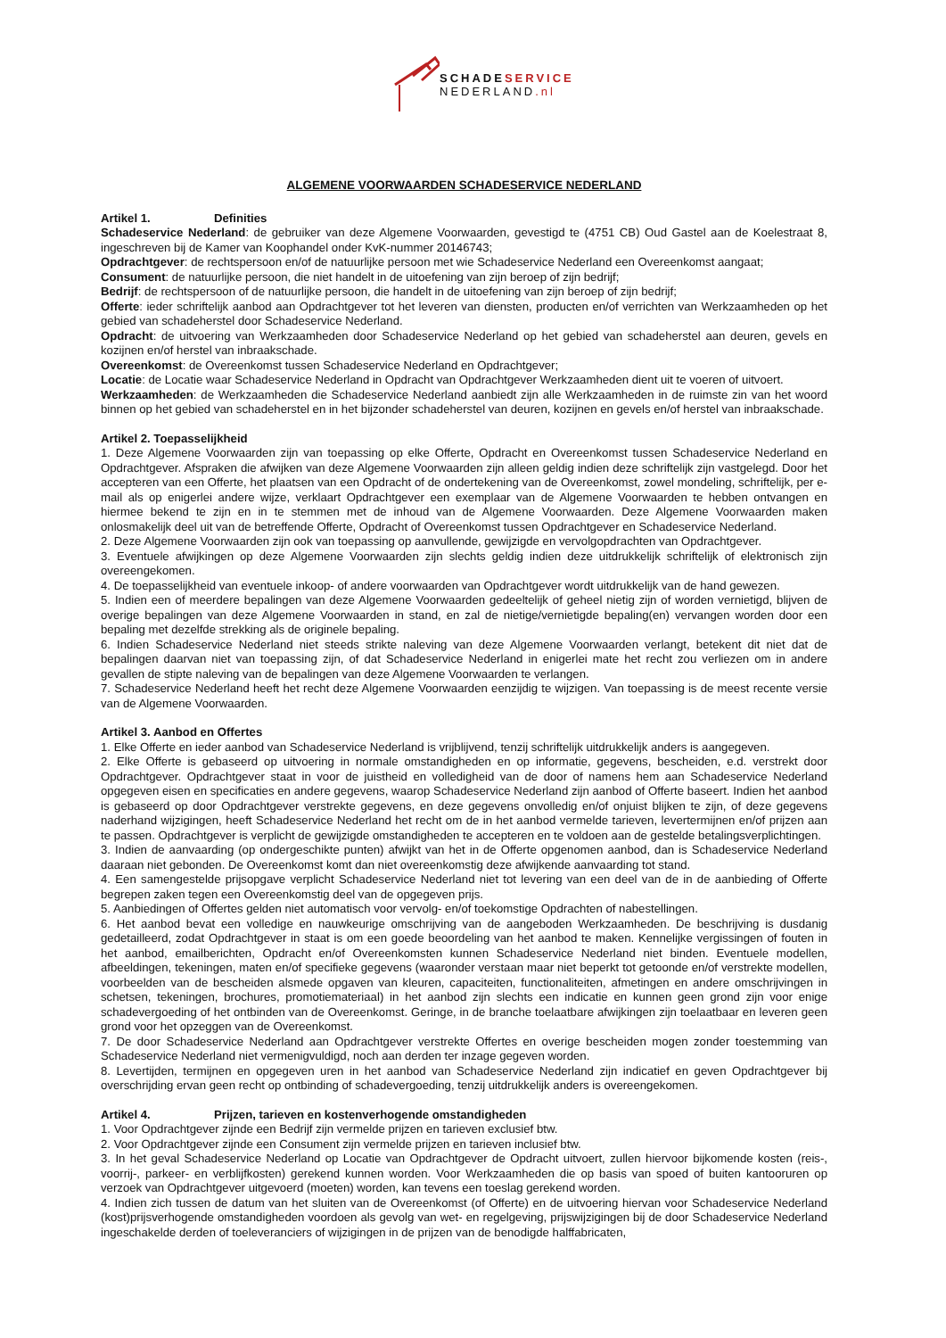SCHADE SERVICE
NEDERLAND.nl
ALGEMENE VOORWAARDEN SCHADESERVICE NEDERLAND
Artikel 1. Definities
Schadeservice Nederland: de gebruiker van deze Algemene Voorwaarden, gevestigd te (4751 CB) Oud Gastel aan de Koelestraat 8, ingeschreven bij de Kamer van Koophandel onder KvK-nummer 20146743;
Opdrachtgever: de rechtspersoon en/of de natuurlijke persoon met wie Schadeservice Nederland een Overeenkomst aangaat;
Consument: de natuurlijke persoon, die niet handelt in de uitoefening van zijn beroep of zijn bedrijf;
Bedrijf: de rechtspersoon of de natuurlijke persoon, die handelt in de uitoefening van zijn beroep of zijn bedrijf;
Offerte: ieder schriftelijk aanbod aan Opdrachtgever tot het leveren van diensten, producten en/of verrichten van Werkzaamheden op het gebied van schadeherstel door Schadeservice Nederland.
Opdracht: de uitvoering van Werkzaamheden door Schadeservice Nederland op het gebied van schadeherstel aan deuren, gevels en kozijnen en/of herstel van inbraakschade.
Overeenkomst: de Overeenkomst tussen Schadeservice Nederland en Opdrachtgever;
Locatie: de Locatie waar Schadeservice Nederland in Opdracht van Opdrachtgever Werkzaamheden dient uit te voeren of uitvoert.
Werkzaamheden: de Werkzaamheden die Schadeservice Nederland aanbiedt zijn alle Werkzaamheden in de ruimste zin van het woord binnen op het gebied van schadeherstel en in het bijzonder schadeherstel van deuren, kozijnen en gevels en/of herstel van inbraakschade.
Artikel 2. Toepasselijkheid
1. Deze Algemene Voorwaarden zijn van toepassing op elke Offerte, Opdracht en Overeenkomst tussen Schadeservice Nederland en Opdrachtgever. Afspraken die afwijken van deze Algemene Voorwaarden zijn alleen geldig indien deze schriftelijk zijn vastgelegd. Door het accepteren van een Offerte, het plaatsen van een Opdracht of de ondertekening van de Overeenkomst, zowel mondeling, schriftelijk, per e-mail als op enigerlei andere wijze, verklaart Opdrachtgever een exemplaar van de Algemene Voorwaarden te hebben ontvangen en hiermee bekend te zijn en in te stemmen met de inhoud van de Algemene Voorwaarden. Deze Algemene Voorwaarden maken onlosmakelijk deel uit van de betreffende Offerte, Opdracht of Overeenkomst tussen Opdrachtgever en Schadeservice Nederland.
2. Deze Algemene Voorwaarden zijn ook van toepassing op aanvullende, gewijzigde en vervolgopdrachten van Opdrachtgever.
3. Eventuele afwijkingen op deze Algemene Voorwaarden zijn slechts geldig indien deze uitdrukkelijk schriftelijk of elektronisch zijn overeengekomen.
4. De toepasselijkheid van eventuele inkoop- of andere voorwaarden van Opdrachtgever wordt uitdrukkelijk van de hand gewezen.
5. Indien een of meerdere bepalingen van deze Algemene Voorwaarden gedeeltelijk of geheel nietig zijn of worden vernietigd, blijven de overige bepalingen van deze Algemene Voorwaarden in stand, en zal de nietige/vernietigde bepaling(en) vervangen worden door een bepaling met dezelfde strekking als de originele bepaling.
6. Indien Schadeservice Nederland niet steeds strikte naleving van deze Algemene Voorwaarden verlangt, betekent dit niet dat de bepalingen daarvan niet van toepassing zijn, of dat Schadeservice Nederland in enigerlei mate het recht zou verliezen om in andere gevallen de stipte naleving van de bepalingen van deze Algemene Voorwaarden te verlangen.
7. Schadeservice Nederland heeft het recht deze Algemene Voorwaarden eenzijdig te wijzigen. Van toepassing is de meest recente versie van de Algemene Voorwaarden.
Artikel 3. Aanbod en Offertes
1. Elke Offerte en ieder aanbod van Schadeservice Nederland is vrijblijvend, tenzij schriftelijk uitdrukkelijk anders is aangegeven.
2. Elke Offerte is gebaseerd op uitvoering in normale omstandigheden en op informatie, gegevens, bescheiden, e.d. verstrekt door Opdrachtgever. Opdrachtgever staat in voor de juistheid en volledigheid van de door of namens hem aan Schadeservice Nederland opgegeven eisen en specificaties en andere gegevens, waarop Schadeservice Nederland zijn aanbod of Offerte baseert. Indien het aanbod is gebaseerd op door Opdrachtgever verstrekte gegevens, en deze gegevens onvolledig en/of onjuist blijken te zijn, of deze gegevens naderhand wijzigingen, heeft Schadeservice Nederland het recht om de in het aanbod vermelde tarieven, levertermijnen en/of prijzen aan te passen. Opdrachtgever is verplicht de gewijzigde omstandigheden te accepteren en te voldoen aan de gestelde betalingsverplichtingen.
3. Indien de aanvaarding (op ondergeschikte punten) afwijkt van het in de Offerte opgenomen aanbod, dan is Schadeservice Nederland daaraan niet gebonden. De Overeenkomst komt dan niet overeenkomstig deze afwijkende aanvaarding tot stand.
4. Een samengestelde prijsopgave verplicht Schadeservice Nederland niet tot levering van een deel van de in de aanbieding of Offerte begrepen zaken tegen een Overeenkomstig deel van de opgegeven prijs.
5. Aanbiedingen of Offertes gelden niet automatisch voor vervolg- en/of toekomstige Opdrachten of nabestellingen.
6. Het aanbod bevat een volledige en nauwkeurige omschrijving van de aangeboden Werkzaamheden. De beschrijving is dusdanig gedetailleerd, zodat Opdrachtgever in staat is om een goede beoordeling van het aanbod te maken. Kennelijke vergissingen of fouten in het aanbod, emailberichten, Opdracht en/of Overeenkomsten kunnen Schadeservice Nederland niet binden. Eventuele modellen, afbeeldingen, tekeningen, maten en/of specifieke gegevens (waaronder verstaan maar niet beperkt tot getoonde en/of verstrekte modellen, voorbeelden van de bescheiden alsmede opgaven van kleuren, capaciteiten, functionaliteiten, afmetingen en andere omschrijvingen in schetsen, tekeningen, brochures, promotiemateriaal) in het aanbod zijn slechts een indicatie en kunnen geen grond zijn voor enige schadevergoeding of het ontbinden van de Overeenkomst. Geringe, in de branche toelaatbare afwijkingen zijn toelaatbaar en leveren geen grond voor het opzeggen van de Overeenkomst.
7. De door Schadeservice Nederland aan Opdrachtgever verstrekte Offertes en overige bescheiden mogen zonder toestemming van Schadeservice Nederland niet vermenigvuldigd, noch aan derden ter inzage gegeven worden.
8. Levertijden, termijnen en opgegeven uren in het aanbod van Schadeservice Nederland zijn indicatief en geven Opdrachtgever bij overschrijding ervan geen recht op ontbinding of schadevergoeding, tenzij uitdrukkelijk anders is overeengekomen.
Artikel 4. Prijzen, tarieven en kostenverhogende omstandigheden
1. Voor Opdrachtgever zijnde een Bedrijf zijn vermelde prijzen en tarieven exclusief btw.
2. Voor Opdrachtgever zijnde een Consument zijn vermelde prijzen en tarieven inclusief btw.
3. In het geval Schadeservice Nederland op Locatie van Opdrachtgever de Opdracht uitvoert, zullen hiervoor bijkomende kosten (reis-, voorrij-, parkeer- en verblijfkosten) gerekend kunnen worden. Voor Werkzaamheden die op basis van spoed of buiten kantooruren op verzoek van Opdrachtgever uitgevoerd (moeten) worden, kan tevens een toeslag gerekend worden.
4. Indien zich tussen de datum van het sluiten van de Overeenkomst (of Offerte) en de uitvoering hiervan voor Schadeservice Nederland (kost)prijsverhogende omstandigheden voordoen als gevolg van wet- en regelgeving, prijswijzigingen bij de door Schadeservice Nederland ingeschakelde derden of toeleveranciers of wijzigingen in de prijzen van de benodigde halffabricaten,